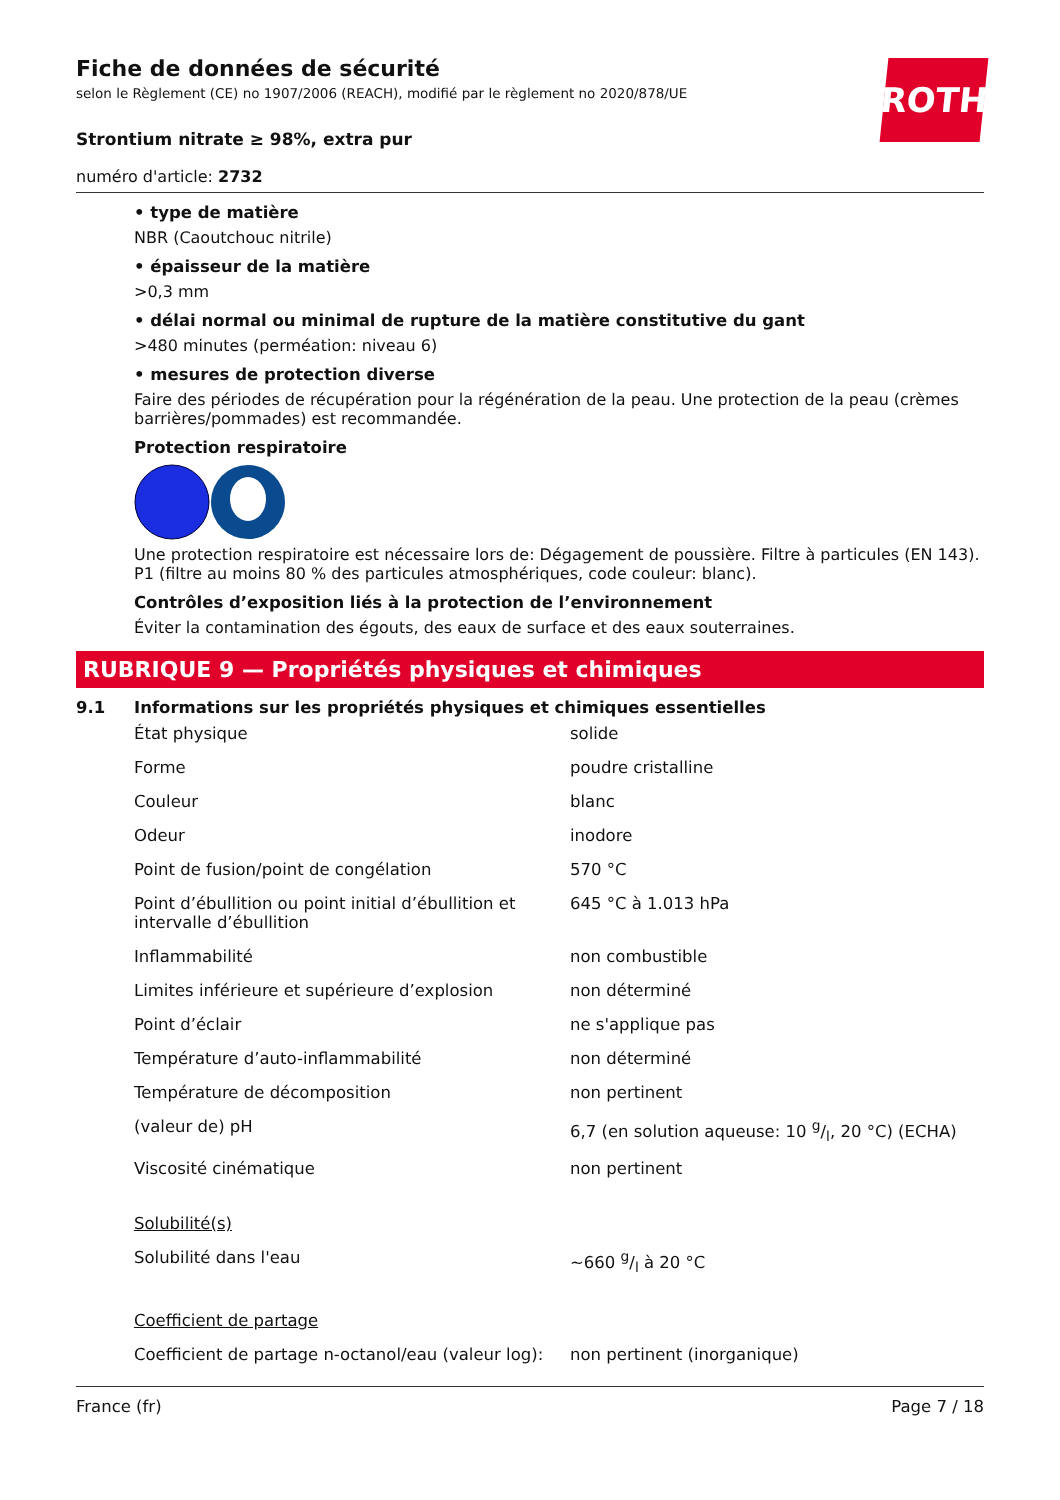ROTH
Fiche de données de sécurité
selon le Règlement (CE) no 1907/2006 (REACH), modifié par le règlement no 2020/878/UE
Strontium nitrate ≥ 98%, extra pur
numéro d'article: 2732
• type de matière
NBR (Caoutchouc nitrile)
• épaisseur de la matière
>0,3 mm
• délai normal ou minimal de rupture de la matière constitutive du gant
>480 minutes (perméation: niveau 6)
• mesures de protection diverse
Faire des périodes de récupération pour la régénération de la peau. Une protection de la peau (crèmes barrières/pommades) est recommandée.
Protection respiratoire
Une protection respiratoire est nécessaire lors de: Dégagement de poussière. Filtre à particules (EN 143). P1 (filtre au moins 80 % des particules atmosphériques, code couleur: blanc).
Contrôles d’exposition liés à la protection de l’environnement
Éviter la contamination des égouts, des eaux de surface et des eaux souterraines.
RUBRIQUE 9 — Propriétés physiques et chimiques
9.1 Informations sur les propriétés physiques et chimiques essentielles
| État physique | solide |
| Forme | poudre cristalline |
| Couleur | blanc |
| Odeur | inodore |
| Point de fusion/point de congélation | 570 °C |
| Point d’ébullition ou point initial d’ébullition et intervalle d’ébullition | 645 °C à 1.013 hPa |
| Inflammabilité | non combustible |
| Limites inférieure et supérieure d’explosion | non déterminé |
| Point d’éclair | ne s'applique pas |
| Température d’auto-inflammabilité | non déterminé |
| Température de décomposition | non pertinent |
| (valeur de) pH | 6,7 (en solution aqueuse: 10 g/l, 20 °C) (ECHA) |
| Viscosité cinématique | non pertinent |
| Solubilité(s) | |
| Solubilité dans l'eau | ~660 g/l à 20 °C |
| Coefficient de partage | |
| Coefficient de partage n-octanol/eau (valeur log): | non pertinent (inorganique) |
France (fr) Page 7 / 18